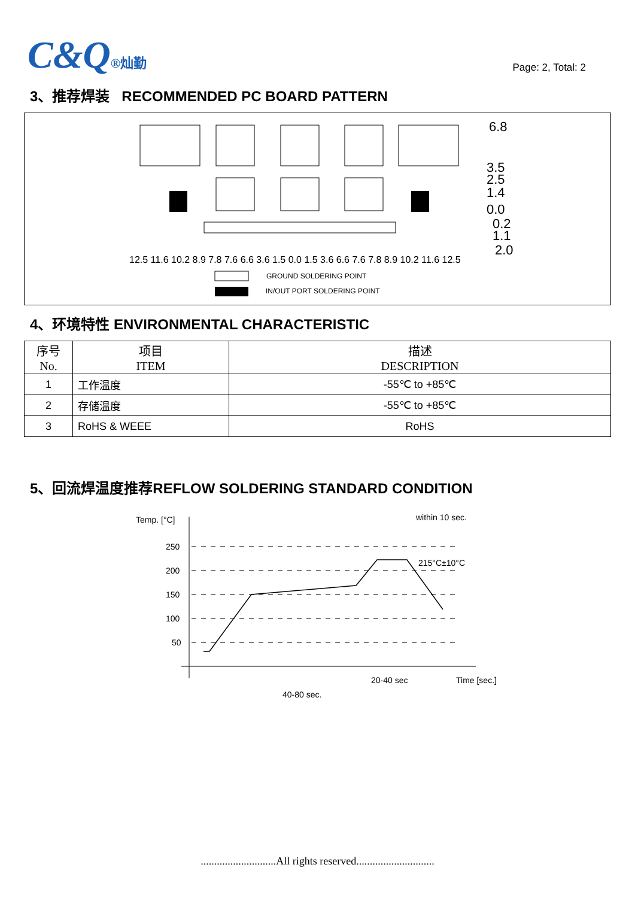C&Q®灿勤
Page: 2, Total: 2
3、推荐焊装 RECOMMENDED PC BOARD PATTERN
6.8
3.5
2.5
1.4
0.0
0.2
1.1
2.0
GROUND SOLDERING POINT
IN/OUT PORT SOLDERING POINT
12.5 11.6 10.2 8.9 7.8 7.6 6.6 3.6 1.5 0.0 1.5 3.6 6.6 7.6 7.8 8.9 10.2 11.6 12.5
4、环境特性 ENVIRONMENTAL CHARACTERISTIC
| 序号 No. | 项目 ITEM | 描述 DESCRIPTION |
| --- | --- | --- |
| 1 | 工作温度 | -55℃ to +85℃ |
| 2 | 存储温度 | -55℃ to +85℃ |
| 3 | RoHS & WEEE | RoHS |
5、回流焊温度推荐REFLOW SOLDERING STANDARD CONDITION
Temp. [°C]
250
200
150
100
50
within 10 sec.
215°C±10°C
20-40 sec
Time [sec.]
40-80 sec.
............................All rights reserved.............................